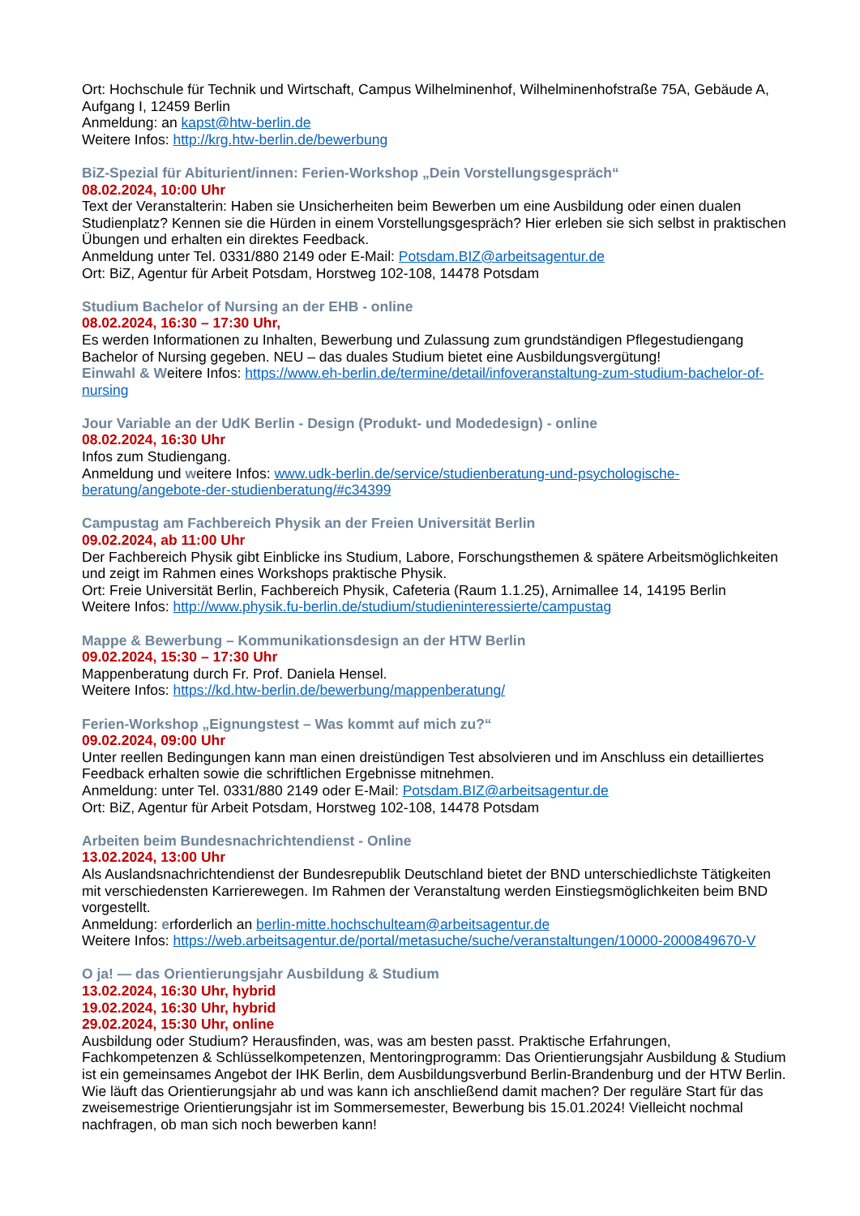Ort: Hochschule für Technik und Wirtschaft, Campus Wilhelminenhof, Wilhelminenhofstraße 75A, Gebäude A, Aufgang I, 12459 Berlin
Anmeldung: an kapst@htw-berlin.de
Weitere Infos: http://krg.htw-berlin.de/bewerbung
BiZ-Spezial für Abiturient/innen: Ferien-Workshop „Dein Vorstellungsgespräch“
08.02.2024, 10:00 Uhr
Text der Veranstalterin: Haben sie Unsicherheiten beim Bewerben um eine Ausbildung oder einen dualen Studienplatz? Kennen sie die Hürden in einem Vorstellungsgespräch? Hier erleben sie sich selbst in praktischen Übungen und erhalten ein direktes Feedback.
Anmeldung unter Tel. 0331/880 2149 oder E-Mail: Potsdam.BIZ@arbeitsagentur.de
Ort: BiZ, Agentur für Arbeit Potsdam, Horstweg 102-108, 14478 Potsdam
Studium Bachelor of Nursing an der EHB - online
08.02.2024, 16:30 – 17:30 Uhr,
Es werden Informationen zu Inhalten, Bewerbung und Zulassung zum grundständigen Pflegestudiengang Bachelor of Nursing gegeben. NEU – das duales Studium bietet eine Ausbildungsvergütung!
Einwahl & Weitere Infos: https://www.eh-berlin.de/termine/detail/infoveranstaltung-zum-studium-bachelor-of-nursing
Jour Variable an der UdK Berlin - Design (Produkt- und Modedesign) - online
08.02.2024, 16:30 Uhr
Infos zum Studiengang.
Anmeldung und weitere Infos: www.udk-berlin.de/service/studienberatung-und-psychologische-beratung/angebote-der-studienberatung/#c34399
Campustag am Fachbereich Physik an der Freien Universität Berlin
09.02.2024, ab 11:00 Uhr
Der Fachbereich Physik gibt Einblicke ins Studium, Labore, Forschungsthemen & spätere Arbeitsmöglichkeiten und zeigt im Rahmen eines Workshops praktische Physik.
Ort: Freie Universität Berlin, Fachbereich Physik, Cafeteria (Raum 1.1.25), Arnimallee 14, 14195 Berlin
Weitere Infos: http://www.physik.fu-berlin.de/studium/studieninteressierte/campustag
Mappe & Bewerbung – Kommunikationsdesign an der HTW Berlin
09.02.2024, 15:30 – 17:30 Uhr
Mappenberatung durch Fr. Prof. Daniela Hensel.
Weitere Infos: https://kd.htw-berlin.de/bewerbung/mappenberatung/
Ferien-Workshop „Eignungstest – Was kommt auf mich zu?“
09.02.2024, 09:00 Uhr
Unter reellen Bedingungen kann man einen dreistündigen Test absolvieren und im Anschluss ein detailliertes Feedback erhalten sowie die schriftlichen Ergebnisse mitnehmen.
Anmeldung: unter Tel. 0331/880 2149 oder E-Mail: Potsdam.BIZ@arbeitsagentur.de
Ort: BiZ, Agentur für Arbeit Potsdam, Horstweg 102-108, 14478 Potsdam
Arbeiten beim Bundesnachrichtendienst - Online
13.02.2024, 13:00 Uhr
Als Auslandsnachrichtendienst der Bundesrepublik Deutschland bietet der BND unterschiedlichste Tätigkeiten mit verschiedensten Karrierewegen. Im Rahmen der Veranstaltung werden Einstiegsmöglichkeiten beim BND vorgestellt.
Anmeldung: erforderlich an berlin-mitte.hochschulteam@arbeitsagentur.de
Weitere Infos: https://web.arbeitsagentur.de/portal/metasuche/suche/veranstaltungen/10000-2000849670-V
O ja! — das Orientierungsjahr Ausbildung & Studium
13.02.2024, 16:30 Uhr, hybrid
19.02.2024, 16:30 Uhr, hybrid
29.02.2024, 15:30 Uhr, online
Ausbildung oder Studium? Herausfinden, was, was am besten passt. Praktische Erfahrungen, Fachkompetenzen & Schlüsselkompetenzen, Mentoringprogramm: Das Orientierungsjahr Ausbildung & Studium ist ein gemeinsames Angebot der IHK Berlin, dem Ausbildungsverbund Berlin-Brandenburg und der HTW Berlin. Wie läuft das Orientierungsjahr ab und was kann ich anschließend damit machen? Der reguläre Start für das zweisemestrige Orientierungsjahr ist im Sommersemester, Bewerbung bis 15.01.2024! Vielleicht nochmal nachfragen, ob man sich noch bewerben kann!